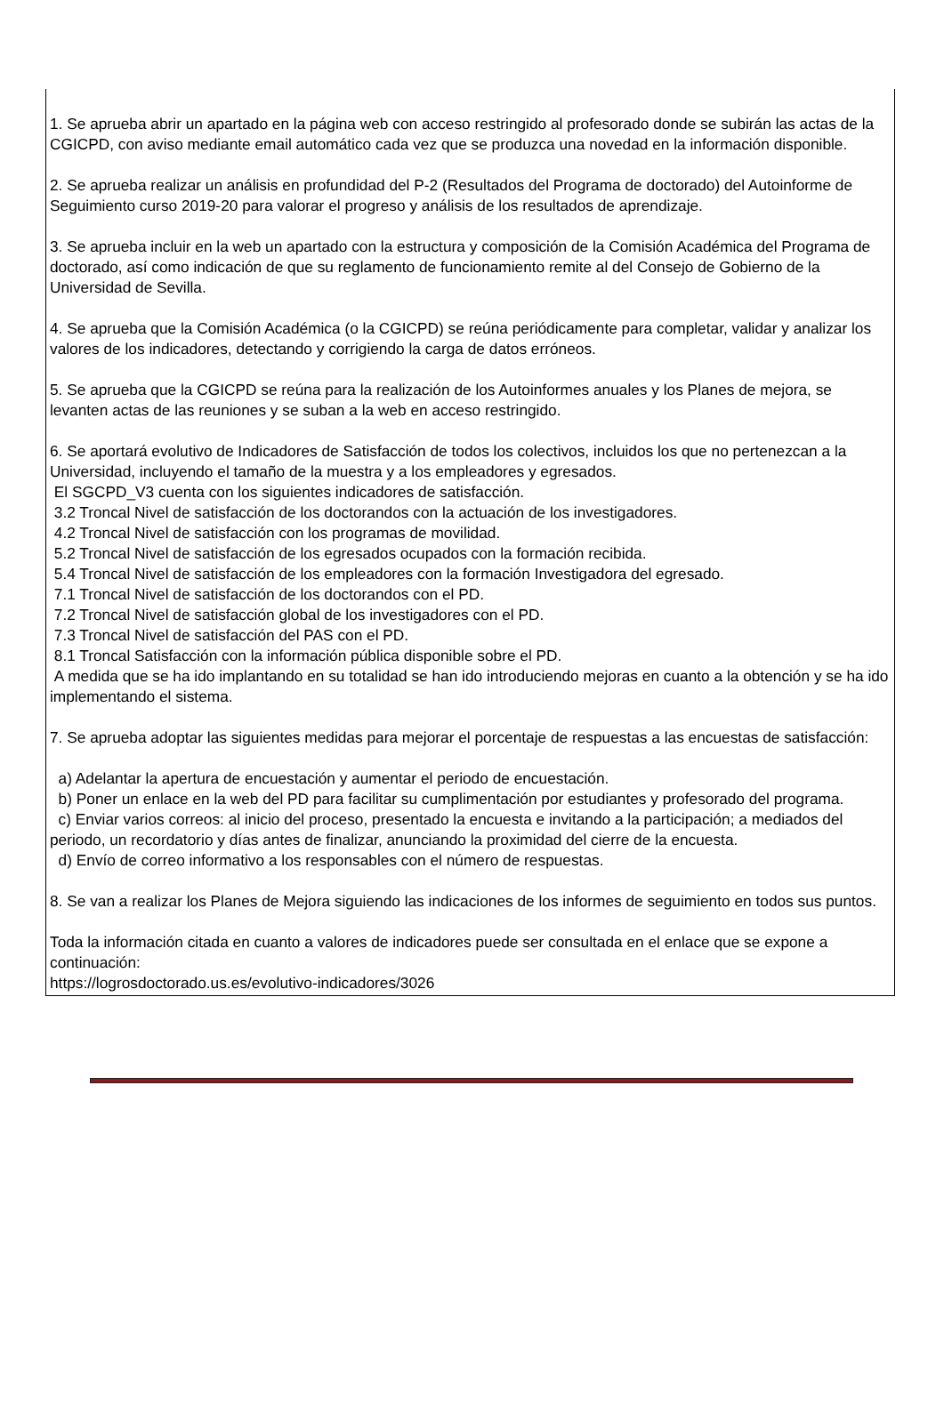1. Se aprueba abrir un apartado en la página web con acceso restringido al profesorado donde se subirán las actas de la CGICPD, con aviso mediante email automático cada vez que se produzca una novedad en la información disponible.
2. Se aprueba realizar un análisis en profundidad del P-2 (Resultados del Programa de doctorado) del Autoinforme de Seguimiento curso 2019-20 para valorar el progreso y análisis de los resultados de aprendizaje.
3. Se aprueba incluir en la web un apartado con la estructura y composición de la Comisión Académica del Programa de doctorado, así como indicación de que su reglamento de funcionamiento remite al del Consejo de Gobierno de la Universidad de Sevilla.
4. Se aprueba que la Comisión Académica (o la CGICPD) se reúna periódicamente para completar, validar y analizar los valores de los indicadores, detectando y corrigiendo la carga de datos erróneos.
5. Se aprueba que la CGICPD se reúna para la realización de los Autoinformes anuales y los Planes de mejora, se levanten actas de las reuniones y se suban a la web en acceso restringido.
6. Se aportará evolutivo de Indicadores de Satisfacción de todos los colectivos, incluidos los que no pertenezcan a la Universidad, incluyendo el tamaño de la muestra y a los empleadores y egresados.
El SGCPD_V3 cuenta con los siguientes indicadores de satisfacción.
3.2 Troncal Nivel de satisfacción de los doctorandos con la actuación de los investigadores.
4.2 Troncal Nivel de satisfacción con los programas de movilidad.
5.2 Troncal Nivel de satisfacción de los egresados ocupados con la formación recibida.
5.4 Troncal Nivel de satisfacción de los empleadores con la formación Investigadora del egresado.
7.1 Troncal Nivel de satisfacción de los doctorandos con el PD.
7.2 Troncal Nivel de satisfacción global de los investigadores con el PD.
7.3 Troncal Nivel de satisfacción del PAS con el PD.
8.1 Troncal Satisfacción con la información pública disponible sobre el PD.
A medida que se ha ido implantando en su totalidad se han ido introduciendo mejoras en cuanto a la obtención y se ha ido implementando el sistema.
7. Se aprueba adoptar las siguientes medidas para mejorar el porcentaje de respuestas a las encuestas de satisfacción:
a) Adelantar la apertura de encuestación y aumentar el periodo de encuestación.
b) Poner un enlace en la web del PD para facilitar su cumplimentación por estudiantes y profesorado del programa.
c) Enviar varios correos: al inicio del proceso, presentado la encuesta e invitando a la participación; a mediados del periodo, un recordatorio y días antes de finalizar, anunciando la proximidad del cierre de la encuesta.
d) Envío de correo informativo a los responsables con el número de respuestas.
8. Se van a realizar los Planes de Mejora siguiendo las indicaciones de los informes de seguimiento en todos sus puntos.
Toda la información citada en cuanto a valores de indicadores puede ser consultada en el enlace que se expone a continuación:
https://logrosdoctorado.us.es/evolutivo-indicadores/3026